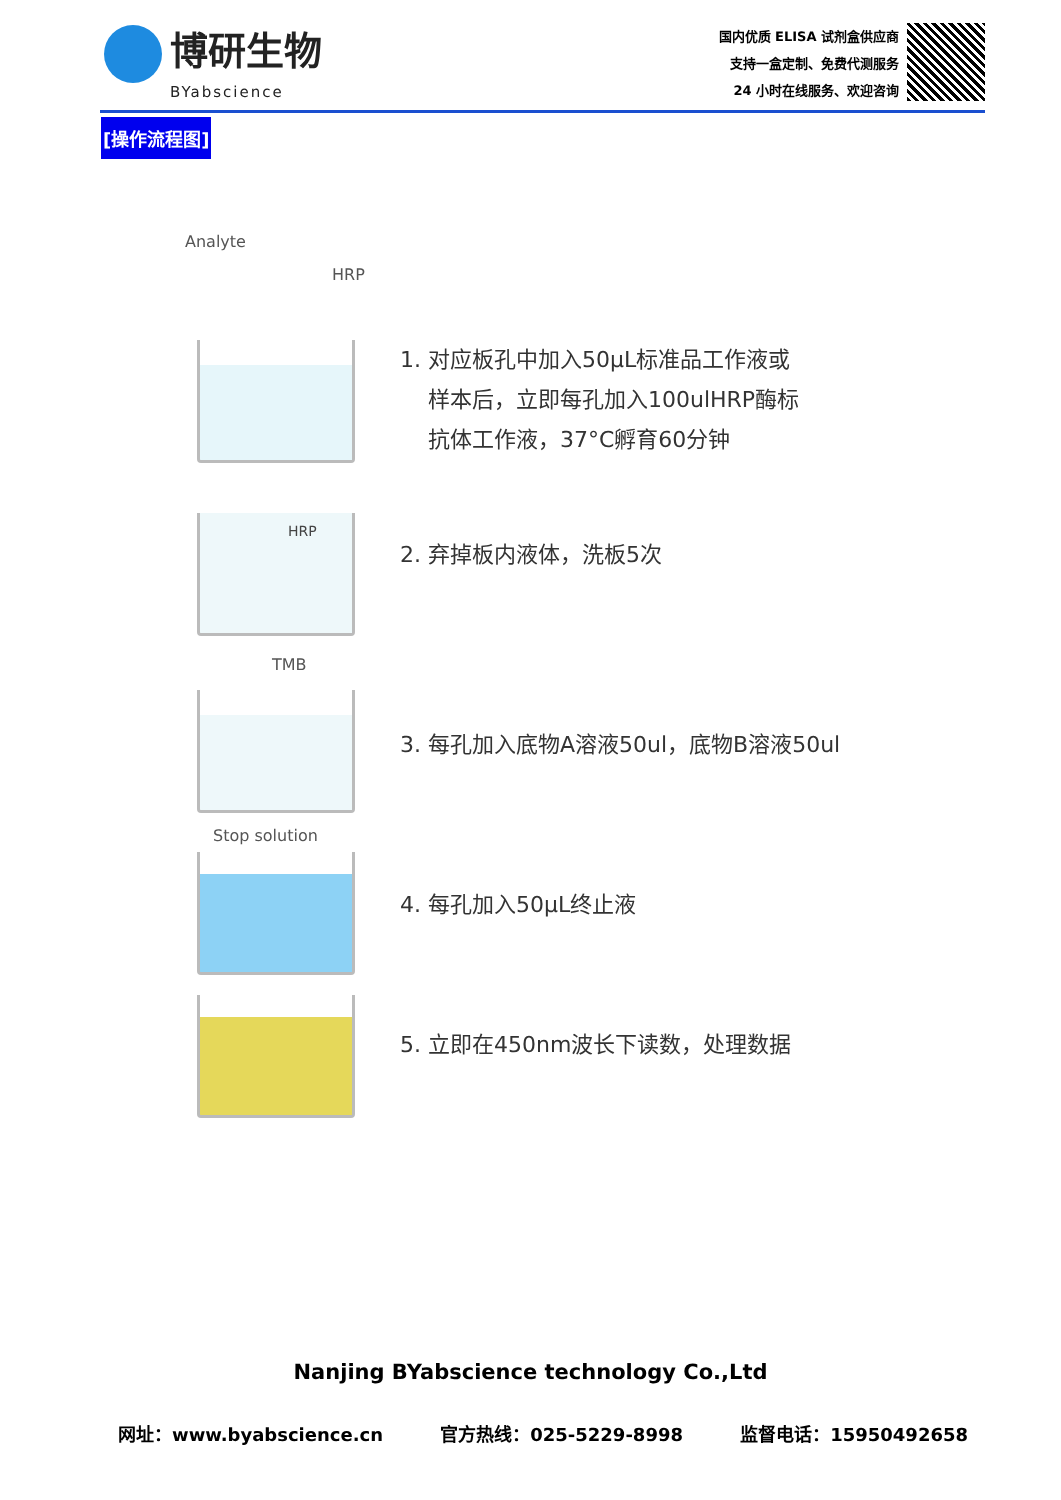博研生物
BYabscience
国内优质 ELISA 试剂盒供应商
支持一盒定制、免费代测服务
24 小时在线服务、欢迎咨询
[操作流程图]
Analyte
HRP
1. 对应板孔中加入50μL标准品工作液或
样本后，立即每孔加入100ulHRP酶标
抗体工作液，37°C孵育60分钟
HRP
2. 弃掉板内液体，洗板5次
TMB
3. 每孔加入底物A溶液50ul，底物B溶液50ul
Stop solution
4. 每孔加入50μL终止液
5. 立即在450nm波长下读数，处理数据
Nanjing BYabscience technology Co.,Ltd
网址：www.byabscience.cn 官方热线：025-5229-8998 监督电话：15950492658